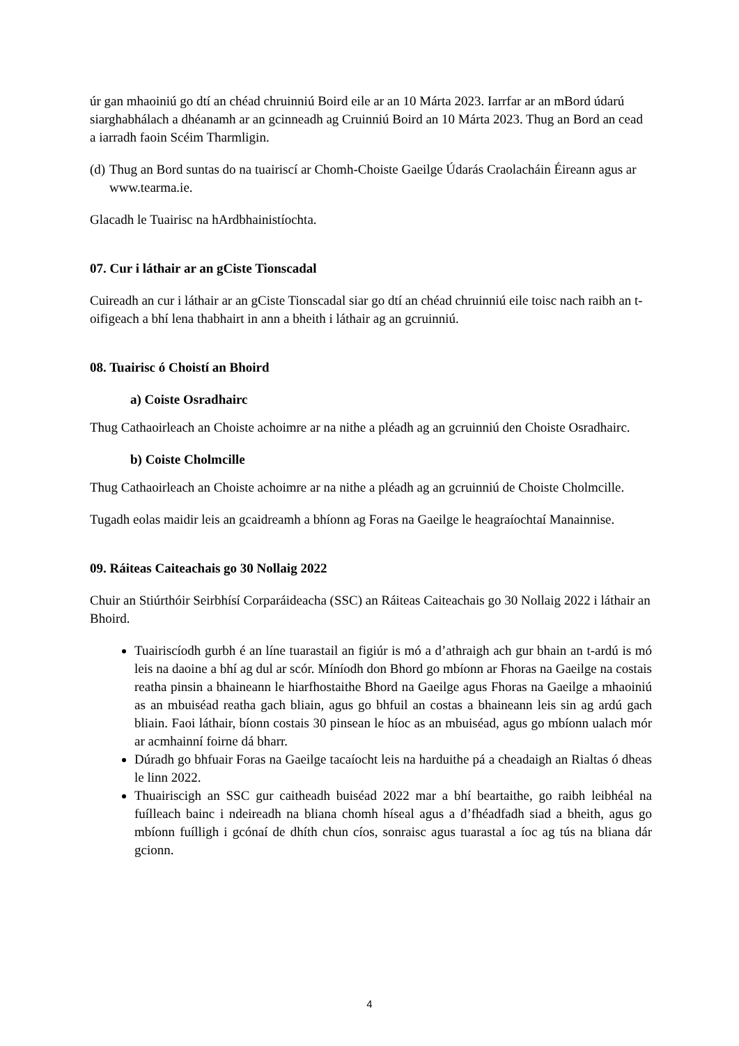úr gan mhaoiniú go dtí an chéad chruinniú Boird eile ar an 10 Márta 2023. Iarrfar ar an mBord údarú siarghabhálach a dhéanamh ar an gcinneadh ag Cruinniú Boird an 10 Márta 2023. Thug an Bord an cead a iarradh faoin Scéim Tharmligin.
(d)
Thug an Bord suntas do na tuairiscí ar Chomh-Choiste Gaeilge Údarás Craolacháin Éireann agus ar www.tearma.ie.
Glacadh le Tuairisc na hArdbhainistíochta.
07. Cur i láthair ar an gCiste Tionscadal
Cuireadh an cur i láthair ar an gCiste Tionscadal siar go dtí an chéad chruinniú eile toisc nach raibh an t-oifigeach a bhí lena thabhairt in ann a bheith i láthair ag an gcruinniú.
08. Tuairisc ó Choistí an Bhoird
a) Coiste Osradhairc
Thug Cathaoirleach an Choiste achoimre ar na nithe a pléadh ag an gcruinniú den Choiste Osradhairc.
b) Coiste Cholmcille
Thug Cathaoirleach an Choiste achoimre ar na nithe a pléadh ag an gcruinniú de Choiste Cholmcille.
Tugadh eolas maidir leis an gcaidreamh a bhíonn ag Foras na Gaeilge le heagraíochtaí Manainnise.
09. Ráiteas Caiteachais go 30 Nollaig 2022
Chuir an Stiúrthóir Seirbhísí Corparáideacha (SSC) an Ráiteas Caiteachais go 30 Nollaig 2022 i láthair an Bhoird.
Tuairiscíodh gurbh é an líne tuarastail an figiúr is mó a d’athraigh ach gur bhain an t-ardú is mó leis na daoine a bhí ag dul ar scór. Míníodh don Bhord go mbíonn ar Fhoras na Gaeilge na costais reatha pinsin a bhaineann le hiarfhostaithe Bhord na Gaeilge agus Fhoras na Gaeilge a mhaoiniú as an mbuiséad reatha gach bliain, agus go bhfuil an costas a bhaineann leis sin ag ardú gach bliain. Faoi láthair, bíonn costais 30 pinsean le híoc as an mbuiséad, agus go mbíonn ualach mór ar acmhainní foirne dá bharr.
Dúradh go bhfuair Foras na Gaeilge tacaíocht leis na harduithe pá a cheadaigh an Rialtas ó dheas le linn 2022.
Thuairiscigh an SSC gur caitheadh buiséad 2022 mar a bhí beartaithe, go raibh leibhéal na fuílleach bainc i ndeireadh na bliana chomh híseal agus a d’fhéadfadh siad a bheith, agus go mbíonn fuílligh i gcónaí de dhíth chun cíos, sonraisc agus tuarastal a íoc ag tús na bliana dár gcionn.
4